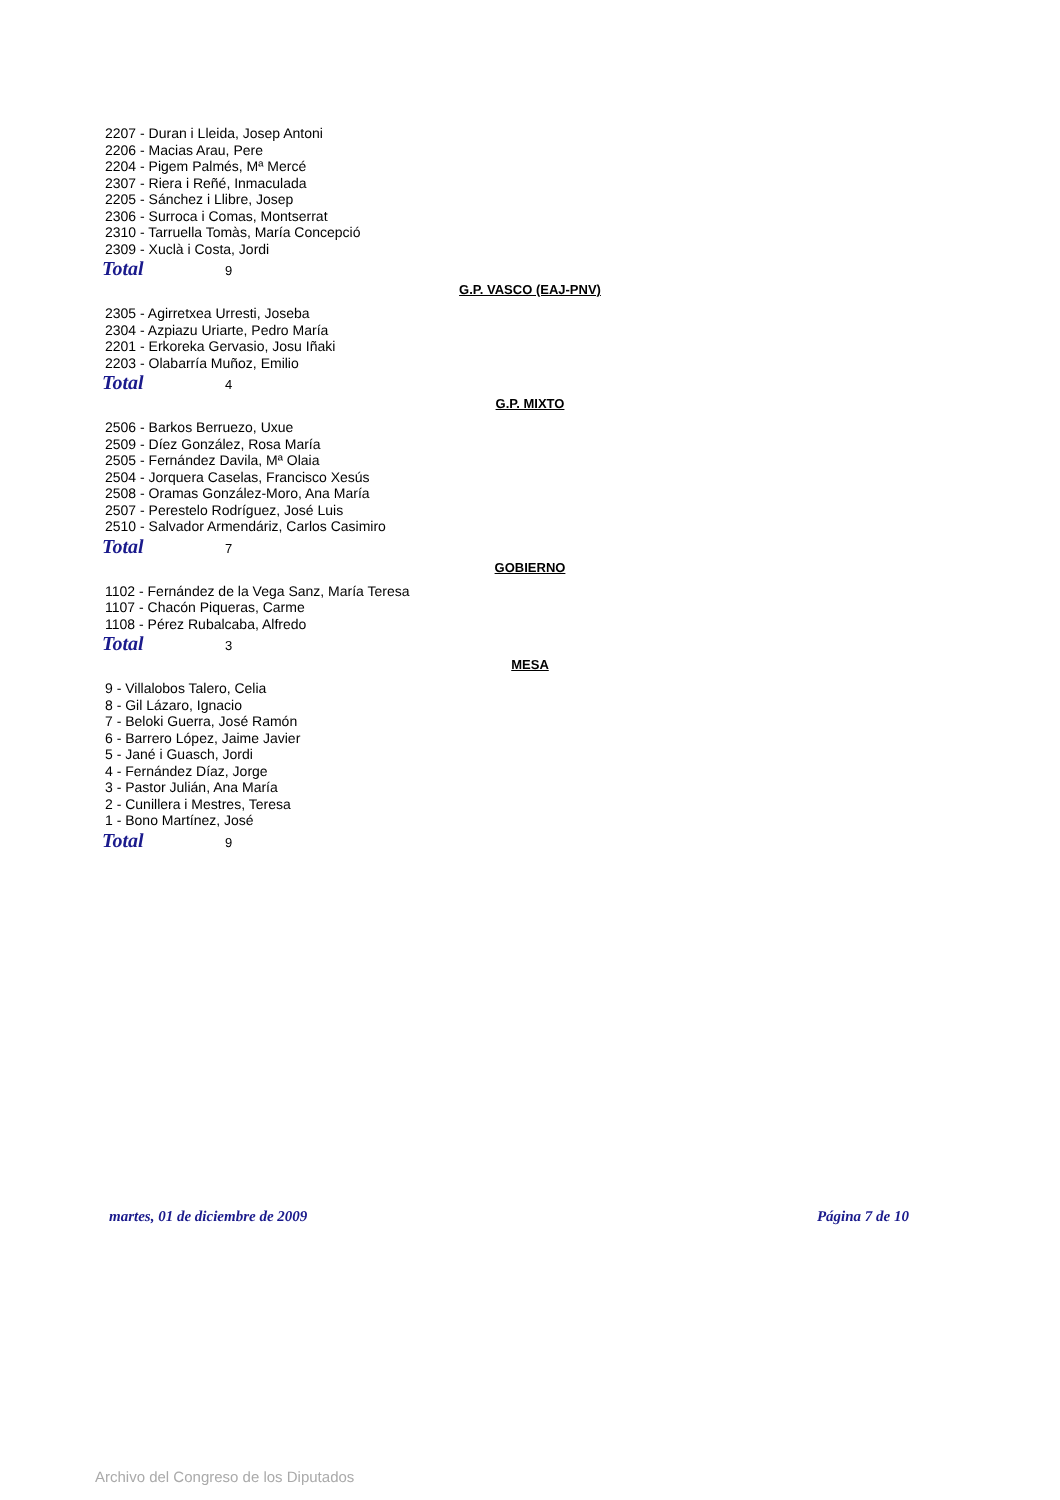2207 - Duran i Lleida, Josep Antoni
2206 - Macias Arau, Pere
2204 - Pigem Palmés, Mª Mercé
2307 - Riera i Reñé, Inmaculada
2205 - Sánchez i Llibre, Josep
2306 - Surroca i Comas, Montserrat
2310 - Tarruella Tomàs, María Concepció
2309 - Xuclà i Costa, Jordi
Total 9
G.P. VASCO (EAJ-PNV)
2305 - Agirretxea Urresti, Joseba
2304 - Azpiazu Uriarte, Pedro María
2201 - Erkoreka Gervasio, Josu Iñaki
2203 - Olabarría Muñoz, Emilio
Total 4
G.P. MIXTO
2506 - Barkos Berruezo, Uxue
2509 - Díez González, Rosa María
2505 - Fernández Davila, Mª Olaia
2504 - Jorquera Caselas, Francisco Xesús
2508 - Oramas González-Moro, Ana María
2507 - Perestelo Rodríguez, José Luis
2510 - Salvador Armendáriz, Carlos Casimiro
Total 7
GOBIERNO
1102 - Fernández de la Vega Sanz, María Teresa
1107 - Chacón Piqueras, Carme
1108 - Pérez Rubalcaba, Alfredo
Total 3
MESA
9 - Villalobos Talero, Celia
8 - Gil Lázaro, Ignacio
7 - Beloki Guerra, José Ramón
6 - Barrero López, Jaime Javier
5 - Jané i Guasch, Jordi
4 - Fernández Díaz, Jorge
3 - Pastor Julián, Ana María
2 - Cunillera i Mestres, Teresa
1 - Bono Martínez, José
Total 9
martes, 01 de diciembre de 2009 Página 7 de 10
Archivo del Congreso de los Diputados